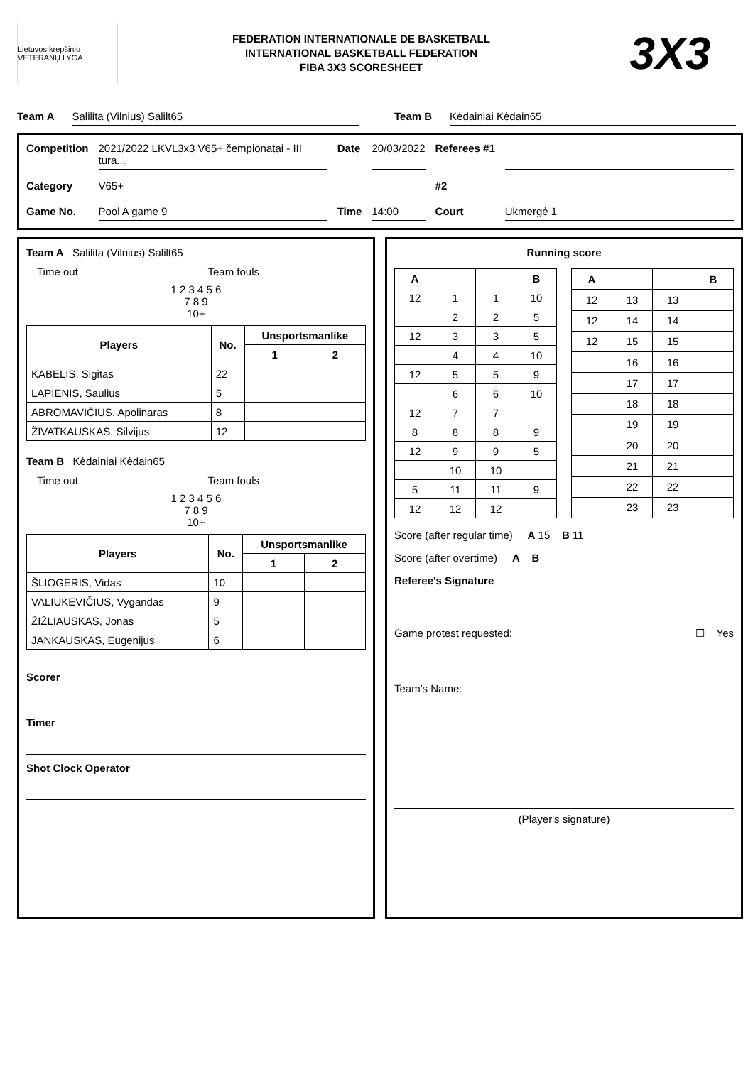Lietuvos krepšinio VETERANŲ LYGA
FEDERATION INTERNATIONALE DE BASKETBALL
INTERNATIONAL BASKETBALL FEDERATION
FIBA 3X3 SCORESHEET
3X3
Team A Salilita (Vilnius) Salilt65
Team B Kėdainiai Kėdain65
Competition 2021/2022 LKVL3x3 V65+ čempionatai - III tura... Date 20/03/2022 Referees #1 Category V65+ #2 Game No. Pool A game 9 Time 14:00 Court Ukmergė 1
Team A Salilita (Vilnius) Salilt65
Time out Team fouls
1 2 3 4 5 6
7 8 9
10+
| Players | No. | Unsportsmanlike | |
| --- | --- | --- | --- |
| | | 1 | 2 |
| KABELIS, Sigitas | 22 | | |
| LAPIENIS, Saulius | 5 | | |
| ABROMAVIČIUS, Apolinaras | 8 | | |
| ŽIVATKAUSKAS, Silvijus | 12 | | |
Team B Kėdainiai Kėdain65
Time out Team fouls
1 2 3 4 5 6
7 8 9
10+
| Players | No. | Unsportsmanlike | |
| --- | --- | --- | --- |
| | | 1 | 2 |
| ŠLIOGERIS, Vidas | 10 | | |
| VALIUKEVIČIUS, Vygandas | 9 | | |
| ŽIŽLIAUSKAS, Jonas | 5 | | |
| JANKAUSKAS, Eugenijus | 6 | | |
Scorer
Timer
Shot Clock Operator
Running score
| A | | | B |
| --- | --- | --- | --- |
| 12 | 1 | 1 | 10 |
| | 2 | 2 | 5 |
| 12 | 3 | 3 | 5 |
| | 4 | 4 | 10 |
| 12 | 5 | 5 | 9 |
| | 6 | 6 | 10 |
| 12 | 7 | 7 | |
| 8 | 8 | 8 | 9 |
| 12 | 9 | 9 | 5 |
| | 10 | 10 | |
| 5 | 11 | 11 | 9 |
| 12 | 12 | 12 | |
| A | | | B |
| --- | --- | --- | --- |
| 12 | 13 | 13 | |
| 12 | 14 | 14 | |
| 12 | 15 | 15 | |
| | 16 | 16 | |
| | 17 | 17 | |
| | 18 | 18 | |
| | 19 | 19 | |
| | 20 | 20 | |
| | 21 | 21 | |
| | 22 | 22 | |
| | 23 | 23 | |
Score (after regular time) A 15 B 11
Score (after overtime) A B
Referee's Signature
Game protest requested: ☐ Yes
Team's Name: ____________________________
(Player's signature)